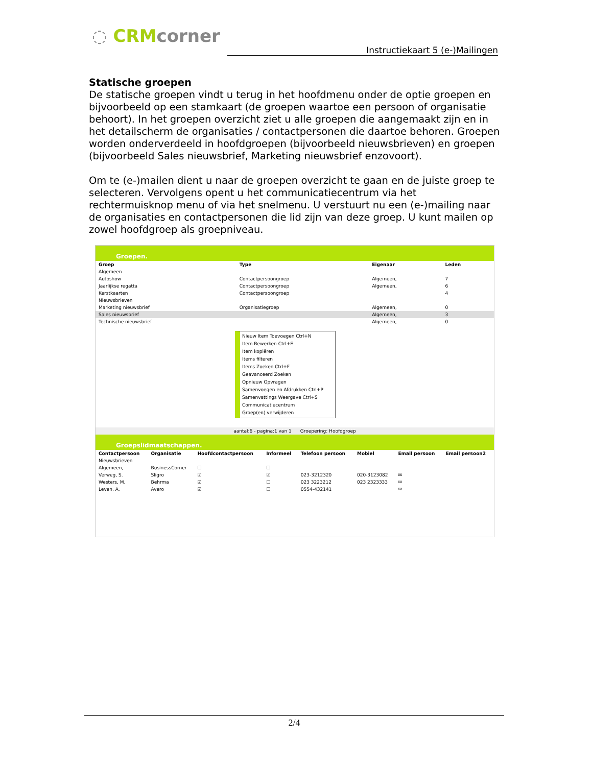◌ CRMcorner
Instructiekaart 5 (e-)Mailingen
Statische groepen
De statische groepen vindt u terug in het hoofdmenu onder de optie groepen en bijvoorbeeld op een stamkaart (de groepen waartoe een persoon of organisatie behoort). In het groepen overzicht ziet u alle groepen die aangemaakt zijn en in het detailscherm de organisaties / contactpersonen die daartoe behoren. Groepen worden onderverdeeld in hoofdgroepen (bijvoorbeeld nieuwsbrieven) en groepen (bijvoorbeeld Sales nieuwsbrief, Marketing nieuwsbrief enzovoort).
Om te (e-)mailen dient u naar de groepen overzicht te gaan en de juiste groep te selecteren. Vervolgens opent u het communicatiecentrum via het rechtermuisknop menu of via het snelmenu. U verstuurt nu een (e-)mailing naar de organisaties en contactpersonen die lid zijn van deze groep. U kunt mailen op zowel hoofdgroep als groepniveau.
Groepen.
| Groep | Type | Eigenaar | Leden |
| --- | --- | --- | --- |
| Algemeen | | | |
| Autoshow | Contactpersoongroep | Algemeen, | 7 |
| Jaarlijkse regatta | Contactpersoongroep | Algemeen, | 6 |
| Kerstkaarten | Contactpersoongroep | | 4 |
| Nieuwsbrieven | | | |
| Marketing nieuwsbrief | Organisatiegroep | Algemeen, | 0 |
| Sales nieuwsbrief | | Algemeen, | 3 |
| Technische nieuwsbrief | | Algemeen, | 0 |
Nieuw Item Toevoegen Ctrl+N
Item Bewerken Ctrl+E
Item kopiëren
Items filteren
Items Zoeken Ctrl+F
Geavanceerd Zoeken
Opnieuw Opvragen
Samenvoegen en Afdrukken Ctrl+P
Samenvattings Weergave Ctrl+S
Communicatiecentrum
Groep(en) verwijderen
aantal:6 - pagina:1 van 1 Groepering: Hoofdgroep
Groepslidmaatschappen.
| Contactpersoon | Organisatie | Hoofdcontactpersoon | Informeel | Telefoon persoon | Mobiel | Email persoon | Email persoon2 |
| --- | --- | --- | --- | --- | --- | --- | --- |
| Nieuwsbrieven | | | | | | | |
| Algemeen, | BusinessCorner | ☐ | ☐ | | | | |
| Verweg, S. | Sligro | ☑ | ☑ | 023-3212320 | 020-3123082 | ✉ | |
| Westers, M. | Behrma | ☑ | ☐ | 023 3223212 | 023 2323333 | ✉ | |
| Leven, A. | Avero | ☑ | ☐ | 0554-432141 | | ✉ | |
2/4